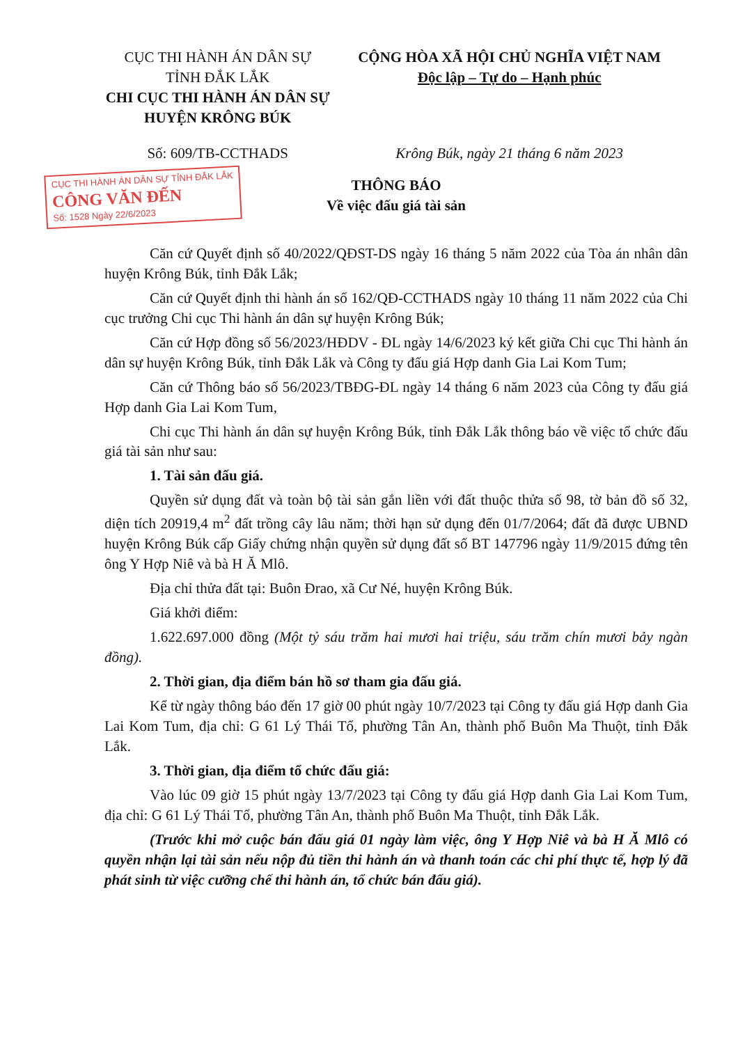CỤC THI HÀNH ÁN DÂN SỰ
TỈNH ĐẮK LẮK
CHI CỤC THI HÀNH ÁN DÂN SỰ
HUYỆN KRÔNG BÚK
CỘNG HÒA XÃ HỘI CHỦ NGHĨA VIỆT NAM
Độc lập – Tự do – Hạnh phúc
Số: 609/TB-CCTHADS Krông Búk, ngày 21 tháng 6 năm 2023
CỤC THI HÀNH ÁN DÂN SỰ TỈNH ĐẮK LẮK
CÔNG VĂN ĐẾN
Số: 1528 Ngày 22/6/2023
THÔNG BÁO
Về việc đấu giá tài sản
Căn cứ Quyết định số 40/2022/QĐST-DS ngày 16 tháng 5 năm 2022 của Tòa án nhân dân huyện Krông Búk, tỉnh Đắk Lắk;
Căn cứ Quyết định thi hành án số 162/QĐ-CCTHADS ngày 10 tháng 11 năm 2022 của Chi cục trưởng Chi cục Thi hành án dân sự huyện Krông Búk;
Căn cứ Hợp đồng số 56/2023/HĐDV - ĐL ngày 14/6/2023 ký kết giữa Chi cục Thi hành án dân sự huyện Krông Búk, tỉnh Đắk Lắk và Công ty đấu giá Hợp danh Gia Lai Kom Tum;
Căn cứ Thông báo số 56/2023/TBĐG-ĐL ngày 14 tháng 6 năm 2023 của Công ty đấu giá Hợp danh Gia Lai Kom Tum,
Chi cục Thi hành án dân sự huyện Krông Búk, tỉnh Đắk Lắk thông báo về việc tổ chức đấu giá tài sản như sau:
1. Tài sản đấu giá.
Quyền sử dụng đất và toàn bộ tài sản gắn liền với đất thuộc thửa số 98, tờ bản đồ số 32, diện tích 20919,4 m<sup>2</sup> đất trồng cây lâu năm; thời hạn sử dụng đến 01/7/2064; đất đã được UBND huyện Krông Búk cấp Giấy chứng nhận quyền sử dụng đất số BT 147796 ngày 11/9/2015 đứng tên ông Y Hợp Niê và bà H Ă Mlô.
Địa chỉ thửa đất tại: Buôn Đrao, xã Cư Né, huyện Krông Búk.
Giá khởi điểm:
1.622.697.000 đồng (Một tỷ sáu trăm hai mươi hai triệu, sáu trăm chín mươi bảy ngàn đồng).
2. Thời gian, địa điểm bán hồ sơ tham gia đấu giá.
Kể từ ngày thông báo đến 17 giờ 00 phút ngày 10/7/2023 tại Công ty đấu giá Hợp danh Gia Lai Kom Tum, địa chỉ: G 61 Lý Thái Tổ, phường Tân An, thành phố Buôn Ma Thuột, tỉnh Đắk Lắk.
3. Thời gian, địa điểm tổ chức đấu giá:
Vào lúc 09 giờ 15 phút ngày 13/7/2023 tại Công ty đấu giá Hợp danh Gia Lai Kom Tum, địa chỉ: G 61 Lý Thái Tổ, phường Tân An, thành phố Buôn Ma Thuột, tỉnh Đắk Lắk.
(Trước khi mở cuộc bán đấu giá 01 ngày làm việc, ông Y Hợp Niê và bà H Ă Mlô có quyền nhận lại tài sản nếu nộp đủ tiền thi hành án và thanh toán các chi phí thực tế, hợp lý đã phát sinh từ việc cưỡng chế thi hành án, tổ chức bán đấu giá).